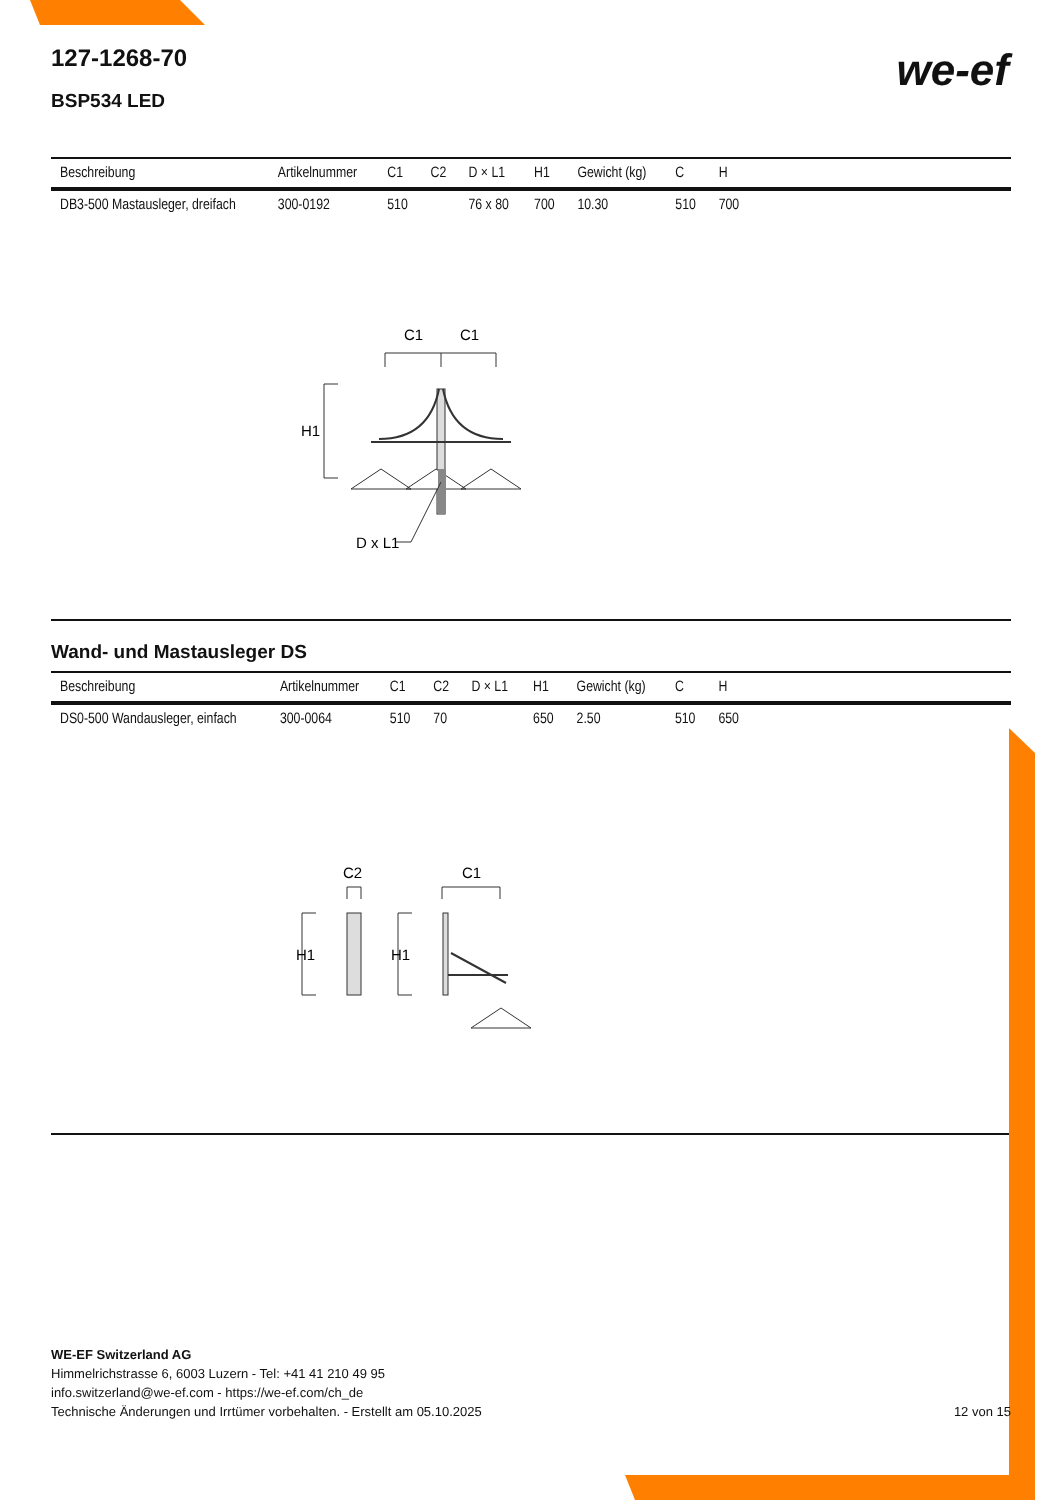we-ef
127-1268-70
BSP534 LED
| Beschreibung | Artikelnummer | C1 | C2 | D × L1 | H1 | Gewicht (kg) | C | H | |
| --- | --- | --- | --- | --- | --- | --- | --- | --- | --- |
| DB3-500 Mastausleger, dreifach | 300-0192 | 510 | | 76 x 80 | 700 | 10.30 | 510 | 700 | |
C1
C1
H1
D x L1
Wand- und Mastausleger DS
| Beschreibung | Artikelnummer | C1 | C2 | D × L1 | H1 | Gewicht (kg) | C | H | |
| --- | --- | --- | --- | --- | --- | --- | --- | --- | --- |
| DS0-500 Wandausleger, einfach | 300-0064 | 510 | 70 | | 650 | 2.50 | 510 | 650 | |
C2
C1
H1
H1
WE-EF Switzerland AG
Himmelrichstrasse 6, 6003 Luzern - Tel: +41 41 210 49 95
info.switzerland@we-ef.com - https://we-ef.com/ch_de
Technische Änderungen und Irrtümer vorbehalten. - Erstellt am 05.10.2025
12 von 15